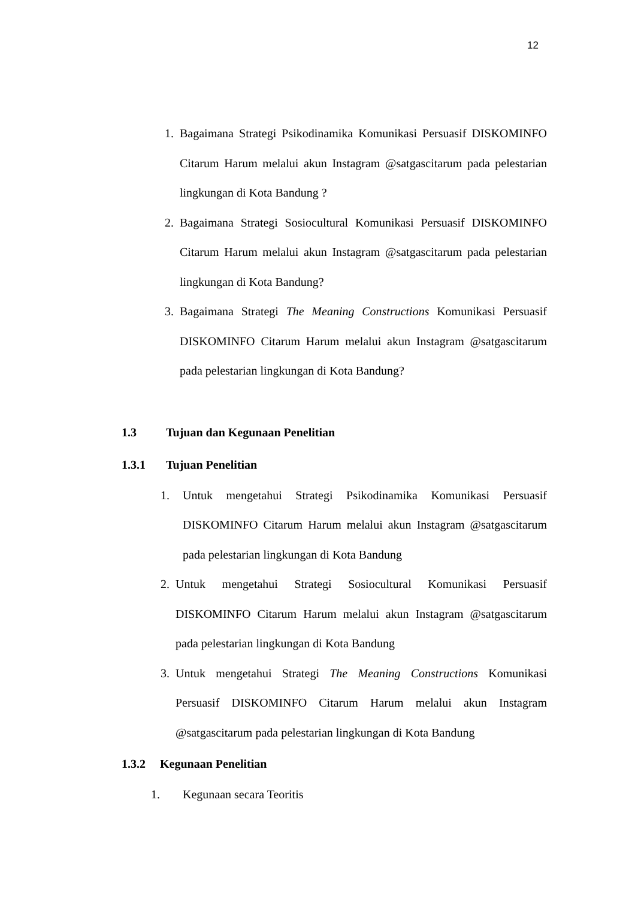12
1. Bagaimana Strategi Psikodinamika Komunikasi Persuasif DISKOMINFO Citarum Harum melalui akun Instagram @satgascitarum pada pelestarian lingkungan di Kota Bandung ?
2. Bagaimana Strategi Sosiocultural Komunikasi Persuasif DISKOMINFO Citarum Harum melalui akun Instagram @satgascitarum pada pelestarian lingkungan di Kota Bandung?
3. Bagaimana Strategi The Meaning Constructions Komunikasi Persuasif DISKOMINFO Citarum Harum melalui akun Instagram @satgascitarum pada pelestarian lingkungan di Kota Bandung?
1.3 Tujuan dan Kegunaan Penelitian
1.3.1 Tujuan Penelitian
1. Untuk mengetahui Strategi Psikodinamika Komunikasi Persuasif DISKOMINFO Citarum Harum melalui akun Instagram @satgascitarum pada pelestarian lingkungan di Kota Bandung
2. Untuk mengetahui Strategi Sosiocultural Komunikasi Persuasif DISKOMINFO Citarum Harum melalui akun Instagram @satgascitarum pada pelestarian lingkungan di Kota Bandung
3. Untuk mengetahui Strategi The Meaning Constructions Komunikasi Persuasif DISKOMINFO Citarum Harum melalui akun Instagram @satgascitarum pada pelestarian lingkungan di Kota Bandung
1.3.2 Kegunaan Penelitian
1. Kegunaan secara Teoritis